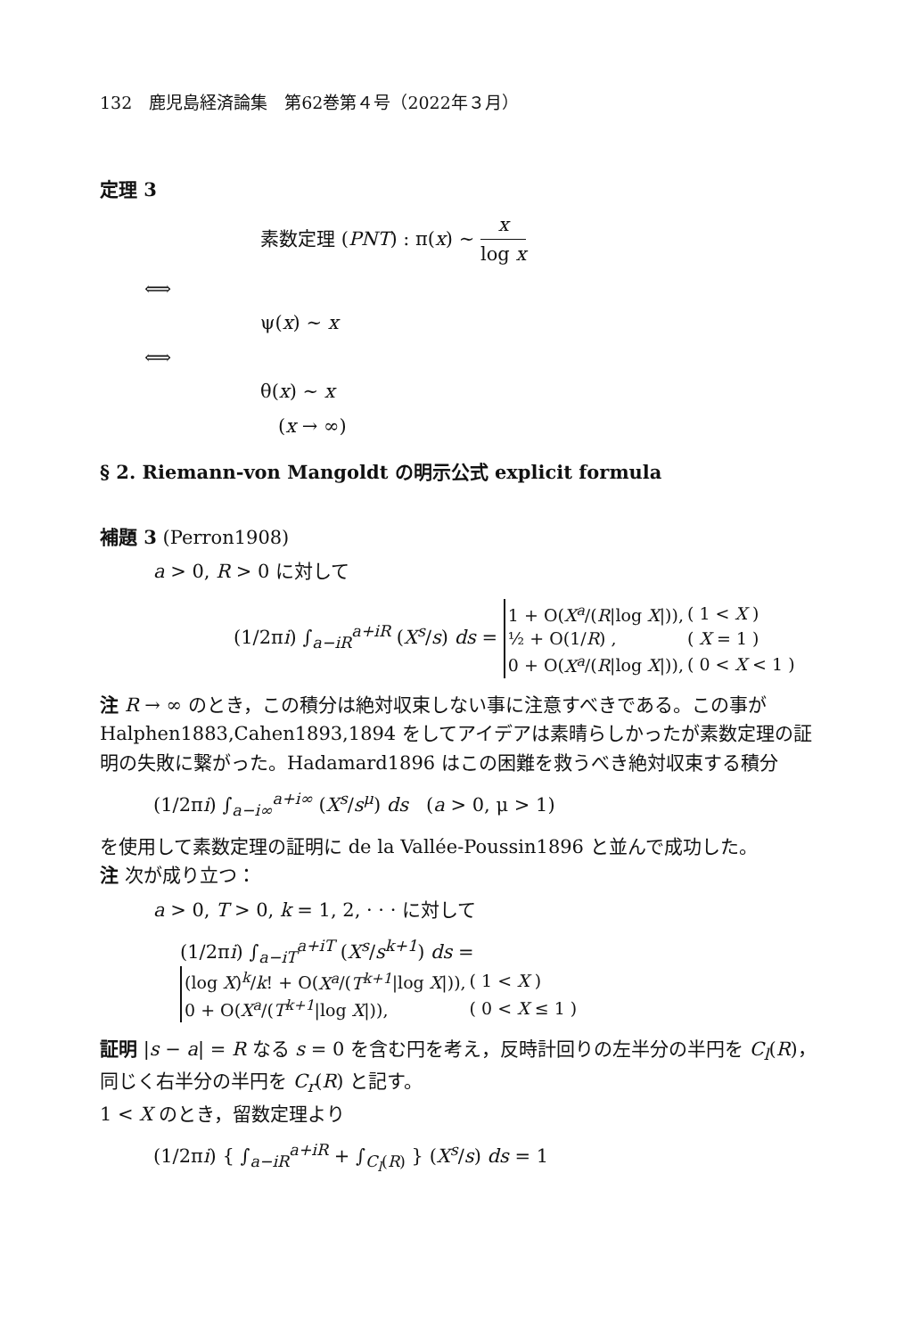132　鹿児島経済論集　第62巻第４号（2022年３月）
定理 3
素数定理 (PNT) : π(x) ∼ x log x
⟺
ψ(x) ∼ x
⟺
θ(x) ∼ x
(x → ∞)
§ 2. Riemann-von Mangoldt の明示公式 explicit formula
補題 3 (Perron1908)
a > 0, R > 0 に対して
(1/2πi) ∫<sub>a−iR</sub><sup>a+iR</sup> (X<sup>s</sup>/s) ds =
| 1 + O( X<sup>a</sup> /( R /log X /)), | ( 1 < X ) |
| ½ + O(1/ R ) , | ( X = 1 ) |
| 0 + O( X<sup>a</sup> /( R /log X /)), | ( 0 < X < 1 ) |
注 R → ∞ のとき，この積分は絶対収束しない事に注意すべきである。この事が Halphen1883,Cahen1893,1894 をしてアイデアは素晴らしかったが素数定理の証明の失敗に繋がった。Hadamard1896 はこの困難を救うべき絶対収束する積分
(1/2πi) ∫<sub>a−i∞</sub><sup>a+i∞</sup> (X<sup>s</sup>/s<sup>μ</sup>) ds (a > 0, μ > 1)
を使用して素数定理の証明に de la Vallée-Poussin1896 と並んで成功した。
注 次が成り立つ：
a > 0, T > 0, k = 1, 2, · · · に対して
(1/2πi) ∫<sub>a−iT</sub><sup>a+iT</sup> (X<sup>s</sup>/s<sup>k+1</sup>) ds =
| (log X )<sup>k</sup>/ k ! + O( X<sup>a</sup> /( T<sup>k+1</sup> /log X /)), | ( 1 < X ) |
| 0 + O( X<sup>a</sup> /( T<sup>k+1</sup> /log X /)), | ( 0 < X ≤ 1 ) |
証明 |s − a| = R なる s = 0 を含む円を考え，反時計回りの左半分の半円を C<sub>l</sub>(R)，同じく右半分の半円を C<sub>r</sub>(R) と記す。
1 < X のとき，留数定理より
(1/2πi) { ∫<sub>a−iR</sub><sup>a+iR</sup> + ∫<sub>C<sub>l</sub>(R)</sub> } (X<sup>s</sup>/s) ds = 1